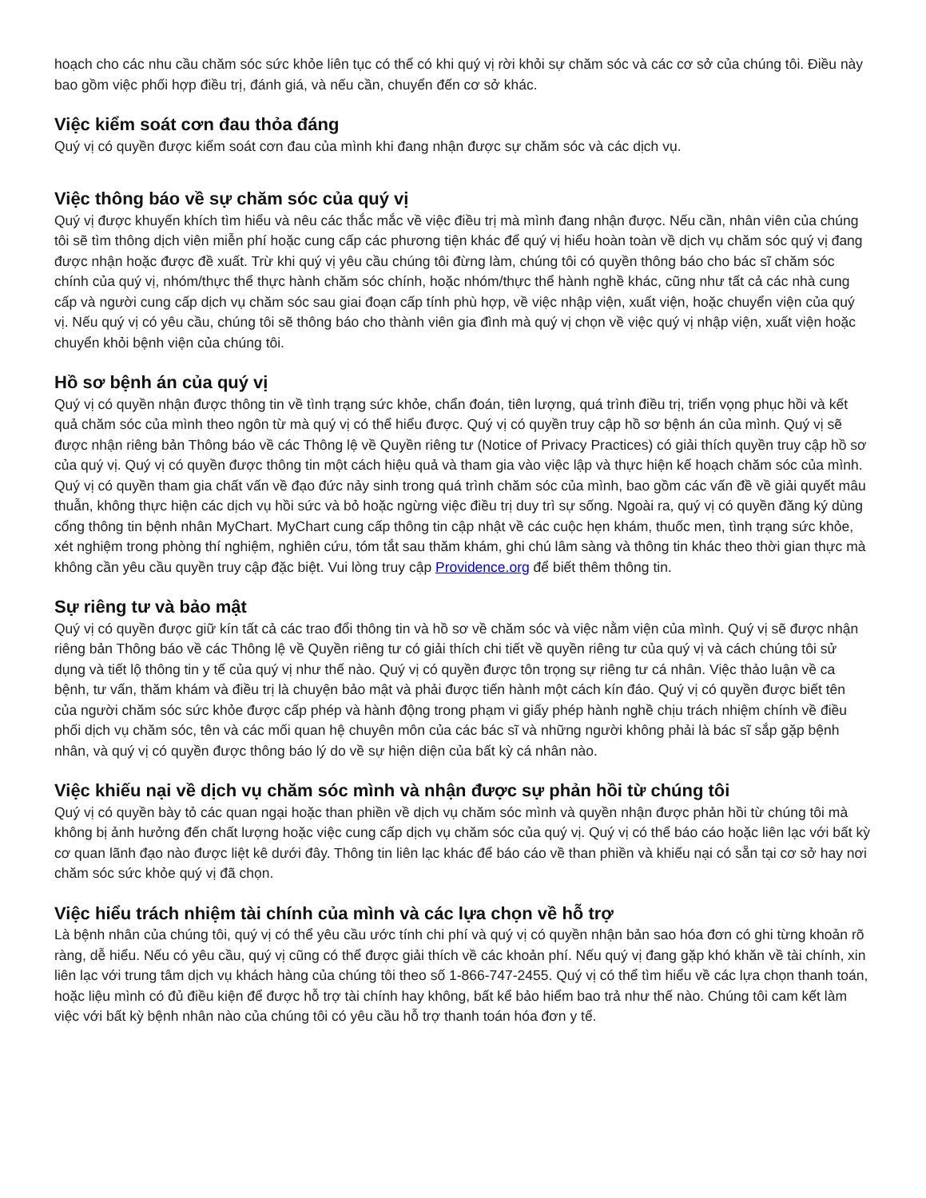hoạch cho các nhu cầu chăm sóc sức khỏe liên tục có thể có khi quý vị rời khỏi sự chăm sóc và các cơ sở của chúng tôi. Điều này bao gồm việc phối hợp điều trị, đánh giá, và nếu cần, chuyển đến cơ sở khác.
Việc kiểm soát cơn đau thỏa đáng
Quý vị có quyền được kiểm soát cơn đau của mình khi đang nhận được sự chăm sóc và các dịch vụ.
Việc thông báo về sự chăm sóc của quý vị
Quý vị được khuyến khích tìm hiểu và nêu các thắc mắc về việc điều trị mà mình đang nhận được. Nếu cần, nhân viên của chúng tôi sẽ tìm thông dịch viên miễn phí hoặc cung cấp các phương tiện khác để quý vị hiểu hoàn toàn về dịch vụ chăm sóc quý vị đang được nhận hoặc được đề xuất. Trừ khi quý vị yêu cầu chúng tôi đừng làm, chúng tôi có quyền thông báo cho bác sĩ chăm sóc chính của quý vị, nhóm/thực thể thực hành chăm sóc chính, hoặc nhóm/thực thể hành nghề khác, cũng như tất cả các nhà cung cấp và người cung cấp dịch vụ chăm sóc sau giai đoạn cấp tính phù hợp, về việc nhập viện, xuất viện, hoặc chuyển viện của quý vị. Nếu quý vị có yêu cầu, chúng tôi sẽ thông báo cho thành viên gia đình mà quý vị chọn về việc quý vị nhập viện, xuất viện hoặc chuyển khỏi bệnh viện của chúng tôi.
Hồ sơ bệnh án của quý vị
Quý vị có quyền nhận được thông tin về tình trạng sức khỏe, chẩn đoán, tiên lượng, quá trình điều trị, triển vọng phục hồi và kết quả chăm sóc của mình theo ngôn từ mà quý vị có thể hiểu được. Quý vị có quyền truy cập hồ sơ bệnh án của mình. Quý vị sẽ được nhận riêng bản Thông báo về các Thông lệ về Quyền riêng tư (Notice of Privacy Practices) có giải thích quyền truy cập hồ sơ của quý vị. Quý vị có quyền được thông tin một cách hiệu quả và tham gia vào việc lập và thực hiện kế hoạch chăm sóc của mình. Quý vị có quyền tham gia chất vấn về đạo đức nảy sinh trong quá trình chăm sóc của mình, bao gồm các vấn đề về giải quyết mâu thuẫn, không thực hiện các dịch vụ hồi sức và bỏ hoặc ngừng việc điều trị duy trì sự sống. Ngoài ra, quý vị có quyền đăng ký dùng cổng thông tin bệnh nhân MyChart. MyChart cung cấp thông tin cập nhật về các cuộc hẹn khám, thuốc men, tình trạng sức khỏe, xét nghiệm trong phòng thí nghiệm, nghiên cứu, tóm tắt sau thăm khám, ghi chú lâm sàng và thông tin khác theo thời gian thực mà không cần yêu cầu quyền truy cập đặc biệt. Vui lòng truy cập Providence.org để biết thêm thông tin.
Sự riêng tư và bảo mật
Quý vị có quyền được giữ kín tất cả các trao đổi thông tin và hồ sơ về chăm sóc và việc nằm viện của mình. Quý vị sẽ được nhận riêng bản Thông báo về các Thông lệ về Quyền riêng tư có giải thích chi tiết về quyền riêng tư của quý vị và cách chúng tôi sử dụng và tiết lộ thông tin y tế của quý vị như thế nào. Quý vị có quyền được tôn trọng sự riêng tư cá nhân. Việc thảo luận về ca bệnh, tư vấn, thăm khám và điều trị là chuyện bảo mật và phải được tiến hành một cách kín đáo. Quý vị có quyền được biết tên của người chăm sóc sức khỏe được cấp phép và hành động trong phạm vi giấy phép hành nghề chịu trách nhiệm chính về điều phối dịch vụ chăm sóc, tên và các mối quan hệ chuyên môn của các bác sĩ và những người không phải là bác sĩ sắp gặp bệnh nhân, và quý vị có quyền được thông báo lý do về sự hiện diện của bất kỳ cá nhân nào.
Việc khiếu nại về dịch vụ chăm sóc mình và nhận được sự phản hồi từ chúng tôi
Quý vị có quyền bày tỏ các quan ngại hoặc than phiền về dịch vụ chăm sóc mình và quyền nhận được phản hồi từ chúng tôi mà không bị ảnh hưởng đến chất lượng hoặc việc cung cấp dịch vụ chăm sóc của quý vị. Quý vị có thể báo cáo hoặc liên lạc với bất kỳ cơ quan lãnh đạo nào được liệt kê dưới đây. Thông tin liên lạc khác để báo cáo về than phiền và khiếu nại có sẵn tại cơ sở hay nơi chăm sóc sức khỏe quý vị đã chọn.
Việc hiểu trách nhiệm tài chính của mình và các lựa chọn về hỗ trợ
Là bệnh nhân của chúng tôi, quý vị có thể yêu cầu ước tính chi phí và quý vị có quyền nhận bản sao hóa đơn có ghi từng khoản rõ ràng, dễ hiểu. Nếu có yêu cầu, quý vị cũng có thể được giải thích về các khoản phí. Nếu quý vị đang gặp khó khăn về tài chính, xin liên lạc với trung tâm dịch vụ khách hàng của chúng tôi theo số 1-866-747-2455. Quý vị có thể tìm hiểu về các lựa chọn thanh toán, hoặc liệu mình có đủ điều kiện để được hỗ trợ tài chính hay không, bất kể bảo hiểm bao trả như thế nào. Chúng tôi cam kết làm việc với bất kỳ bệnh nhân nào của chúng tôi có yêu cầu hỗ trợ thanh toán hóa đơn y tế.